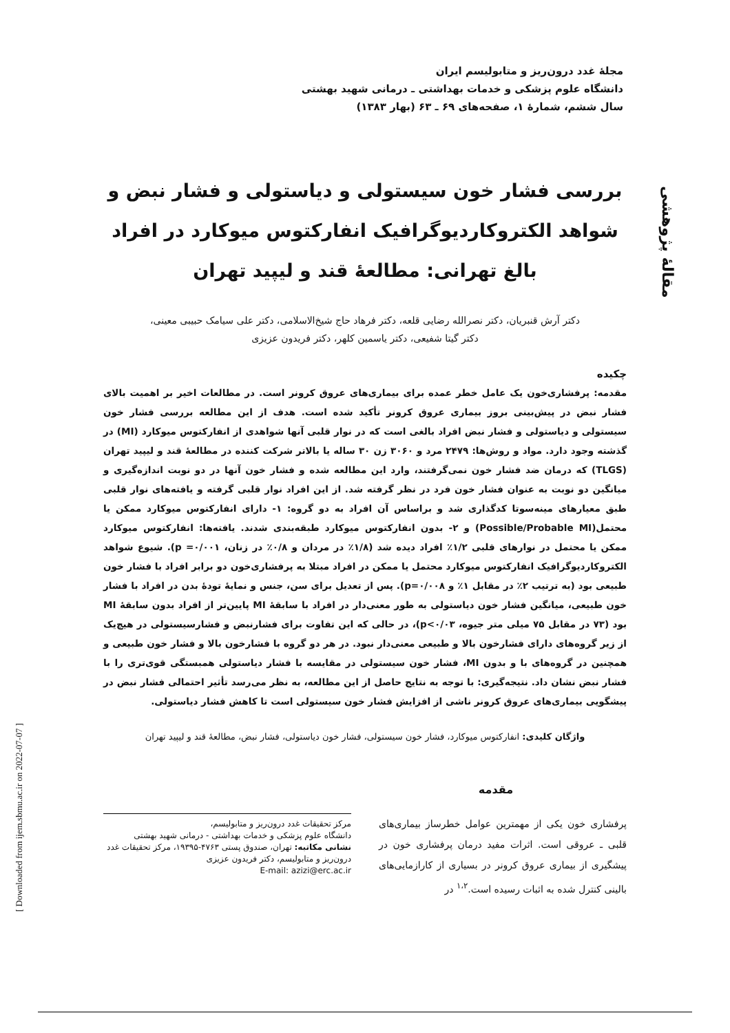مقالهٔ پژوهشی
[ Downloaded from ijem.sbmu.ac.ir on 2022-07-07 ]
مجلهٔ غدد درون‌ریز و متابولیسم ایران
دانشگاه علوم پزشکی و خدمات بهداشتی ـ درمانی شهید بهشتی
سال ششم، شمارهٔ ۱، صفحه‌های ۶۹ ـ ۶۳ (بهار ۱۳۸۳)
بررسی فشار خون سیستولی و دیاستولی و فشار نبض و شواهد الکتروکاردیوگرافیک انفارکتوس میوکارد در افراد بالغ تهرانی: مطالعهٔ قند و لیپید تهران
دکتر آرش قنبریان، دکتر نصرالله رضایی قلعه، دکتر فرهاد حاج شیخ‌الاسلامی، دکتر علی سیامک حبیبی معینی،
دکتر گیتا شفیعی، دکتر یاسمین کلهر، دکتر فریدون عزیزی
چکیده
مقدمه: پرفشاری‌خون یک عامل خطر عمده برای بیماری‌های عروق کرونر است. در مطالعات اخیر بر اهمیت بالای فشار نبض در پیش‌بینی بروز بیماری عروق کرونر تأکید شده است. هدف از این مطالعه بررسی فشار خون سیستولی و دیاستولی و فشار نبض افراد بالغی است که در نوار قلبی آنها شواهدی از انفارکتوس میوکارد (MI) در گذشته وجود دارد. مواد و روش‌ها: ۲۴۷۹ مرد و ۳۰۶۰ زن ۳۰ ساله یا بالاتر شرکت کننده در مطالعهٔ قند و لیپید تهران (TLGS) که درمان ضد فشار خون نمی‌گرفتند، وارد این مطالعه شده و فشار خون آنها در دو نوبت اندازه‌گیری و میانگین دو نوبت به عنوان فشار خون فرد در نظر گرفته شد. از این افراد نوار قلبی گرفته و یافته‌های نوار قلبی طبق معیارهای مینه‌سوتا کدگذاری شد و براساس آن افراد به دو گروه: ۱- دارای انفارکتوس میوکارد ممکن یا محتمل(Possible/Probable MI) و ۲- بدون انفارکتوس میوکارد طبقه‌بندی شدند. یافته‌ها: انفارکتوس میوکارد ممکن یا محتمل در نوارهای قلبی ۱/۲٪ افراد دیده شد (۱/۸٪ در مردان و ۰/۸٪ در زنان، ۰/۰۰۱= p). شیوع شواهد الکتروکاردیوگرافیک انفارکتوس میوکارد محتمل یا ممکن در افراد مبتلا به پرفشاری‌خون دو برابر افراد با فشار خون طبیعی بود (به ترتیب ۲٪ در مقابل ۱٪ و p=۰/۰۰۸). پس از تعدیل برای سن، جنس و نمایهٔ تودهٔ بدن در افراد با فشار خون طبیعی، میانگین فشار خون دیاستولی به طور معنی‌دار در افراد با سابقهٔ MI پایین‌تر از افراد بدون سابقهٔ MI بود (۷۳ در مقابل ۷۵ میلی متر جیوه، p<۰/۰۳)، در حالی که این تفاوت برای فشارنبض و فشارسیستولی در هیچ‌یک از زیر گروه‌های دارای فشارخون بالا و طبیعی معنی‌دار نبود. در هر دو گروه با فشارخون بالا و فشار خون طبیعی و همچنین در گروه‌های با و بدون MI، فشار خون سیستولی در مقایسه با فشار دیاستولی همبستگی قوی‌تری را با فشار نبض نشان داد. نتیجه‌گیری: با توجه به نتایج حاصل از این مطالعه، به نظر می‌رسد تأثیر احتمالی فشار نبض در پیشگویی بیماری‌های عروق کرونر ناشی از افزایش فشار خون سیستولی است تا کاهش فشار دیاستولی.
واژگان کلیدی: انفارکتوس میوکارد، فشار خون سیستولی، فشار خون دیاستولی، فشار نبض، مطالعهٔ قند و لیپید تهران
مقدمه
پرفشاری خون یکی از مهمترین عوامل خطرساز بیماری‌های قلبی ـ عروقی است. اثرات مفید درمان پرفشاری خون در پیشگیری از بیماری عروق کرونر در بسیاری از کارازمایی‌های بالینی کنترل شده به اثبات رسیده است.<sup>۱،۲</sup> در
مرکز تحقیقات غدد درون‌ریز و متابولیسم،
دانشگاه علوم پزشکی و خدمات بهداشتی - درمانی شهید بهشتی
نشانی مکاتبه: تهران، صندوق پستی ۴۷۶۳-۱۹۳۹۵، مرکز تحقیقات غدد درون‌ریز و متابولیسم، دکتر فریدون عزیزی
E-mail: azizi@erc.ac.ir